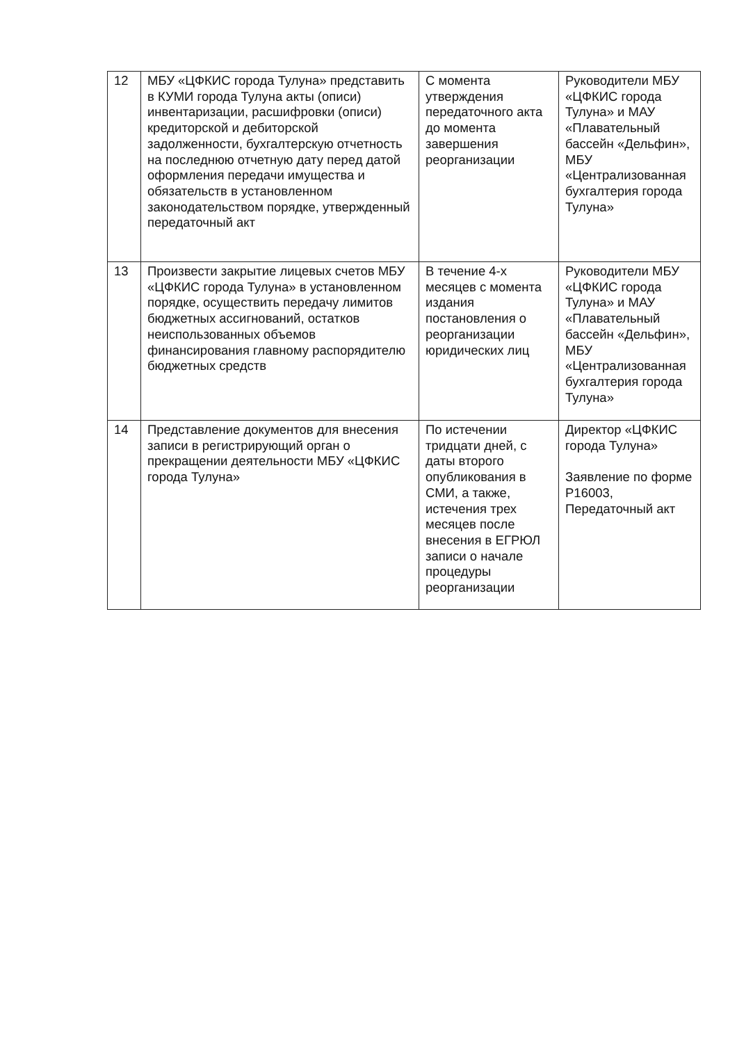| 12 | МБУ «ЦФКИС города Тулуна» представить в КУМИ города Тулуна акты (описи) инвентаризации, расшифровки (описи) кредиторской и дебиторской задолженности, бухгалтерскую отчетность на последнюю отчетную дату перед датой оформления передачи имущества и обязательств в установленном законодательством порядке, утвержденный передаточный акт | С момента утверждения передаточного акта до момента завершения реорганизации | Руководители МБУ «ЦФКИС города Тулуна» и МАУ «Плавательный бассейн «Дельфин», МБУ «Централизованная бухгалтерия города Тулуна» |
| 13 | Произвести закрытие лицевых счетов МБУ «ЦФКИС города Тулуна» в установленном порядке, осуществить передачу лимитов бюджетных ассигнований, остатков неиспользованных объемов финансирования главному распорядителю бюджетных средств | В течение 4-х месяцев с момента издания постановления о реорганизации юридических лиц | Руководители МБУ «ЦФКИС города Тулуна» и МАУ «Плавательный бассейн «Дельфин», МБУ «Централизованная бухгалтерия города Тулуна» |
| 14 | Представление документов для внесения записи в регистрирующий орган о прекращении деятельности МБУ «ЦФКИС города Тулуна» | По истечении тридцати дней, с даты второго опубликования в СМИ, а также, истечения трех месяцев после внесения в ЕГРЮЛ записи о начале процедуры реорганизации | Директор «ЦФКИС города Тулуна» Заявление по форме Р16003, Передаточный акт |